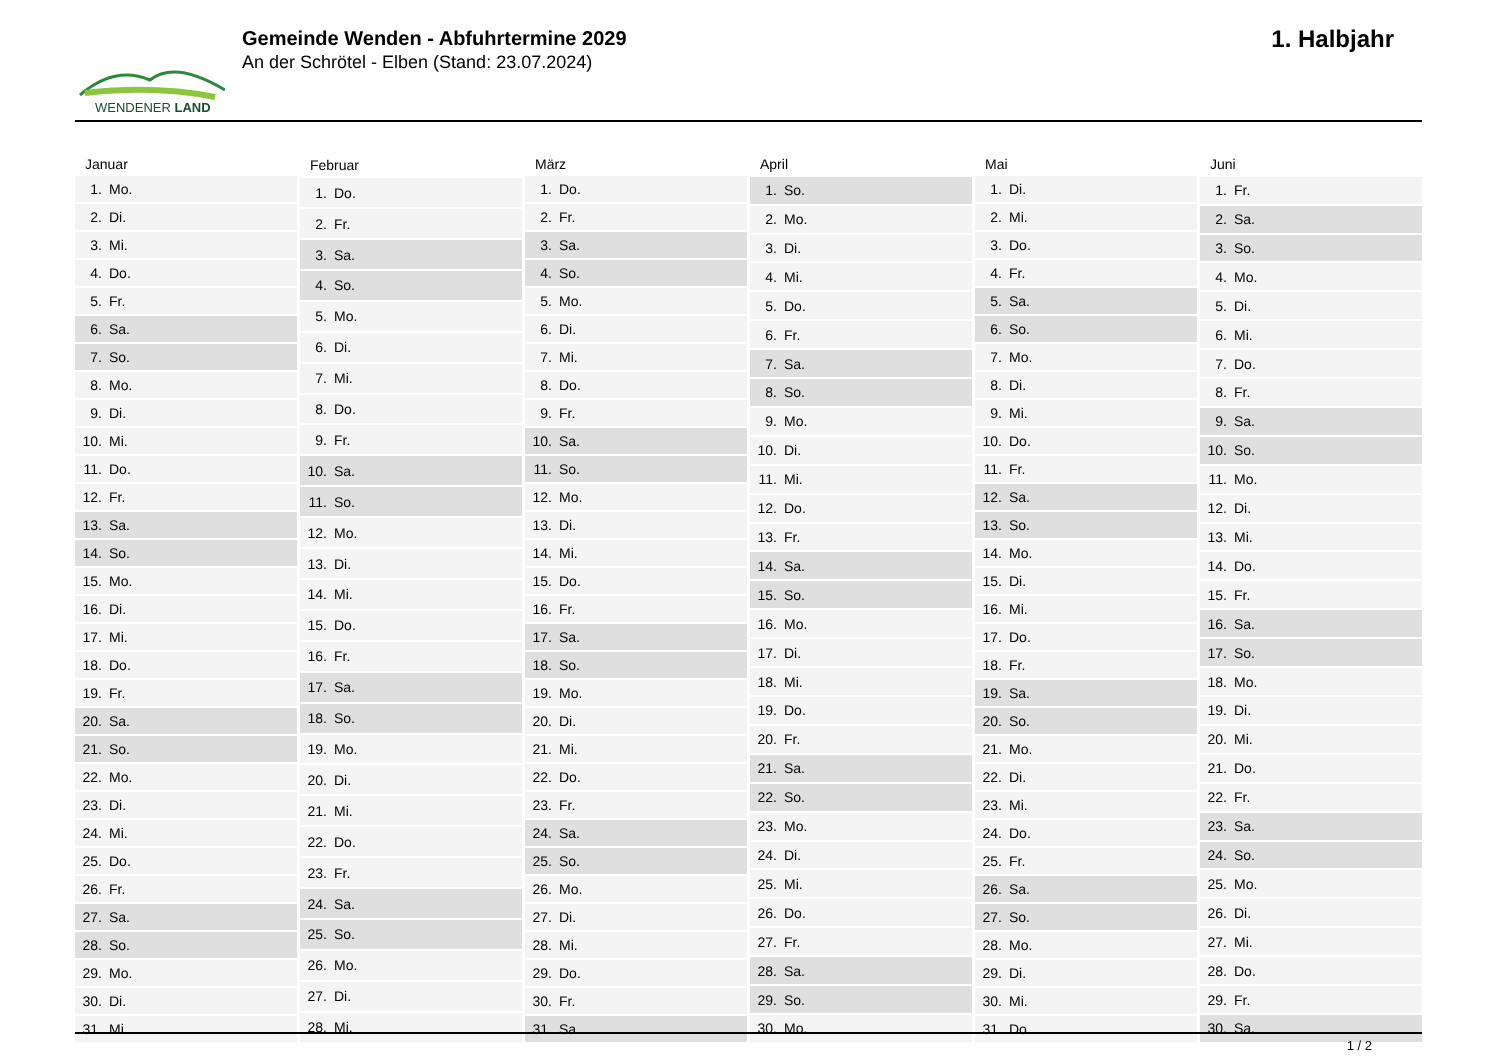WENDENER LAND
Gemeinde Wenden - Abfuhrtermine 2029
An der Schrötel - Elben (Stand: 23.07.2024)
1. Halbjahr
| Januar | |
| --- | --- |
| 1. | Mo. |
| 2. | Di. |
| 3. | Mi. |
| 4. | Do. |
| 5. | Fr. |
| 6. | Sa. |
| 7. | So. |
| 8. | Mo. |
| 9. | Di. |
| 10. | Mi. |
| 11. | Do. |
| 12. | Fr. |
| 13. | Sa. |
| 14. | So. |
| 15. | Mo. |
| 16. | Di. |
| 17. | Mi. |
| 18. | Do. |
| 19. | Fr. |
| 20. | Sa. |
| 21. | So. |
| 22. | Mo. |
| 23. | Di. |
| 24. | Mi. |
| 25. | Do. |
| 26. | Fr. |
| 27. | Sa. |
| 28. | So. |
| 29. | Mo. |
| 30. | Di. |
| 31. | Mi. |
| Februar | |
| --- | --- |
| 1. | Do. |
| 2. | Fr. |
| 3. | Sa. |
| 4. | So. |
| 5. | Mo. |
| 6. | Di. |
| 7. | Mi. |
| 8. | Do. |
| 9. | Fr. |
| 10. | Sa. |
| 11. | So. |
| 12. | Mo. |
| 13. | Di. |
| 14. | Mi. |
| 15. | Do. |
| 16. | Fr. |
| 17. | Sa. |
| 18. | So. |
| 19. | Mo. |
| 20. | Di. |
| 21. | Mi. |
| 22. | Do. |
| 23. | Fr. |
| 24. | Sa. |
| 25. | So. |
| 26. | Mo. |
| 27. | Di. |
| 28. | Mi. |
| März | |
| --- | --- |
| 1. | Do. |
| 2. | Fr. |
| 3. | Sa. |
| 4. | So. |
| 5. | Mo. |
| 6. | Di. |
| 7. | Mi. |
| 8. | Do. |
| 9. | Fr. |
| 10. | Sa. |
| 11. | So. |
| 12. | Mo. |
| 13. | Di. |
| 14. | Mi. |
| 15. | Do. |
| 16. | Fr. |
| 17. | Sa. |
| 18. | So. |
| 19. | Mo. |
| 20. | Di. |
| 21. | Mi. |
| 22. | Do. |
| 23. | Fr. |
| 24. | Sa. |
| 25. | So. |
| 26. | Mo. |
| 27. | Di. |
| 28. | Mi. |
| 29. | Do. |
| 30. | Fr. |
| 31. | Sa. |
| April | |
| --- | --- |
| 1. | So. |
| 2. | Mo. |
| 3. | Di. |
| 4. | Mi. |
| 5. | Do. |
| 6. | Fr. |
| 7. | Sa. |
| 8. | So. |
| 9. | Mo. |
| 10. | Di. |
| 11. | Mi. |
| 12. | Do. |
| 13. | Fr. |
| 14. | Sa. |
| 15. | So. |
| 16. | Mo. |
| 17. | Di. |
| 18. | Mi. |
| 19. | Do. |
| 20. | Fr. |
| 21. | Sa. |
| 22. | So. |
| 23. | Mo. |
| 24. | Di. |
| 25. | Mi. |
| 26. | Do. |
| 27. | Fr. |
| 28. | Sa. |
| 29. | So. |
| 30. | Mo. |
| Mai | |
| --- | --- |
| 1. | Di. |
| 2. | Mi. |
| 3. | Do. |
| 4. | Fr. |
| 5. | Sa. |
| 6. | So. |
| 7. | Mo. |
| 8. | Di. |
| 9. | Mi. |
| 10. | Do. |
| 11. | Fr. |
| 12. | Sa. |
| 13. | So. |
| 14. | Mo. |
| 15. | Di. |
| 16. | Mi. |
| 17. | Do. |
| 18. | Fr. |
| 19. | Sa. |
| 20. | So. |
| 21. | Mo. |
| 22. | Di. |
| 23. | Mi. |
| 24. | Do. |
| 25. | Fr. |
| 26. | Sa. |
| 27. | So. |
| 28. | Mo. |
| 29. | Di. |
| 30. | Mi. |
| 31. | Do. |
| Juni | |
| --- | --- |
| 1. | Fr. |
| 2. | Sa. |
| 3. | So. |
| 4. | Mo. |
| 5. | Di. |
| 6. | Mi. |
| 7. | Do. |
| 8. | Fr. |
| 9. | Sa. |
| 10. | So. |
| 11. | Mo. |
| 12. | Di. |
| 13. | Mi. |
| 14. | Do. |
| 15. | Fr. |
| 16. | Sa. |
| 17. | So. |
| 18. | Mo. |
| 19. | Di. |
| 20. | Mi. |
| 21. | Do. |
| 22. | Fr. |
| 23. | Sa. |
| 24. | So. |
| 25. | Mo. |
| 26. | Di. |
| 27. | Mi. |
| 28. | Do. |
| 29. | Fr. |
| 30. | Sa. |
1 / 2